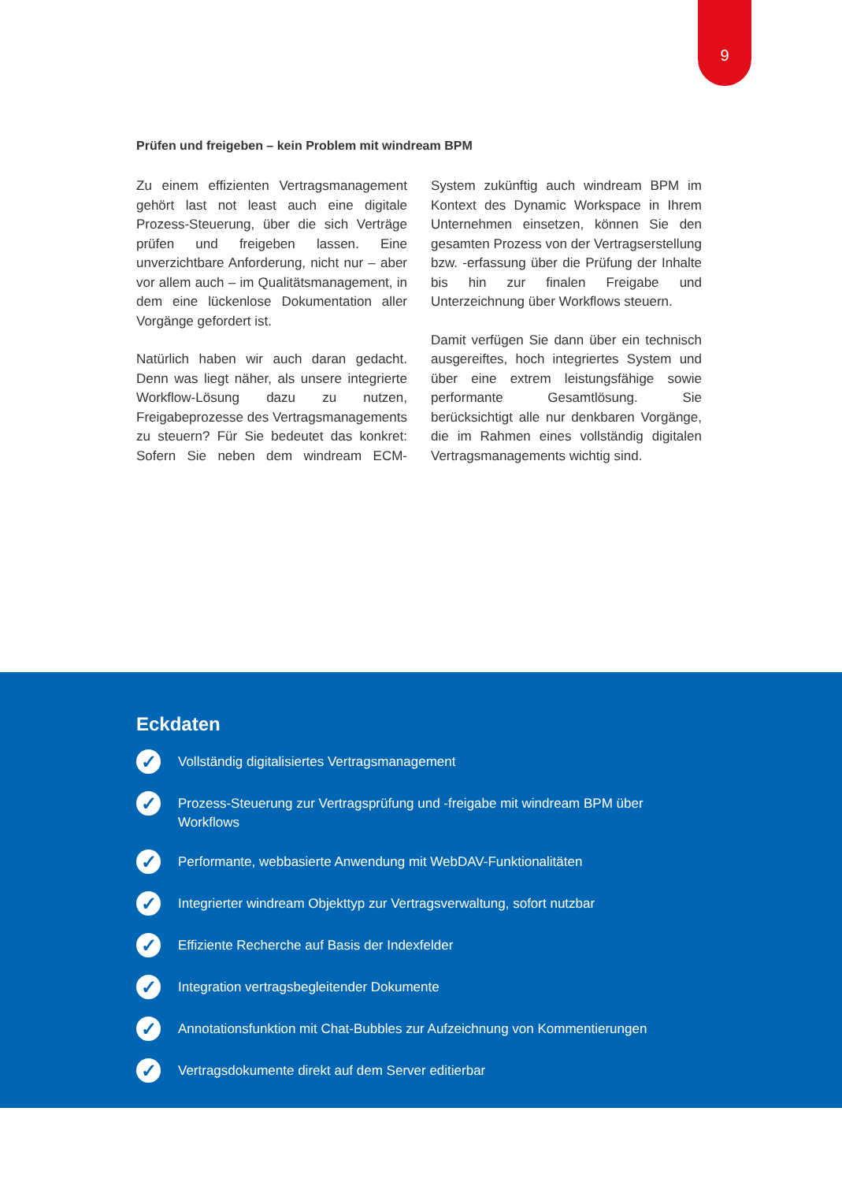9
Prüfen und freigeben – kein Problem mit windream BPM
Zu einem effizienten Vertragsmanagement gehört last not least auch eine digitale Prozess-Steuerung, über die sich Verträge prüfen und freigeben lassen. Eine unverzichtbare Anforderung, nicht nur – aber vor allem auch – im Qualitätsmanagement, in dem eine lückenlose Dokumentation aller Vorgänge gefordert ist.
Natürlich haben wir auch daran gedacht. Denn was liegt näher, als unsere integrierte Workflow-Lösung dazu zu nutzen, Freigabeprozesse des Vertragsmanagements zu steuern? Für Sie bedeutet das konkret: Sofern Sie neben dem windream ECM-System zukünftig auch windream BPM im Kontext des Dynamic Workspace in Ihrem Unternehmen einsetzen, können Sie den gesamten Prozess von der Vertragserstellung bzw. -erfassung über die Prüfung der Inhalte bis hin zur finalen Freigabe und Unterzeichnung über Workflows steuern.
Damit verfügen Sie dann über ein technisch ausgereiftes, hoch integriertes System und über eine extrem leistungsfähige sowie performante Gesamtlösung. Sie berücksichtigt alle nur denkbaren Vorgänge, die im Rahmen eines vollständig digitalen Vertragsmanagements wichtig sind.
Eckdaten
✓
Vollständig digitalisiertes Vertragsmanagement
✓
Prozess-Steuerung zur Vertragsprüfung und -freigabe mit windream BPM über Workflows
✓
Performante, webbasierte Anwendung mit WebDAV-Funktionalitäten
✓
Integrierter windream Objekttyp zur Vertragsverwaltung, sofort nutzbar
✓
Effiziente Recherche auf Basis der Indexfelder
✓
Integration vertragsbegleitender Dokumente
✓
Annotationsfunktion mit Chat-Bubbles zur Aufzeichnung von Kommentierungen
✓
Vertragsdokumente direkt auf dem Server editierbar